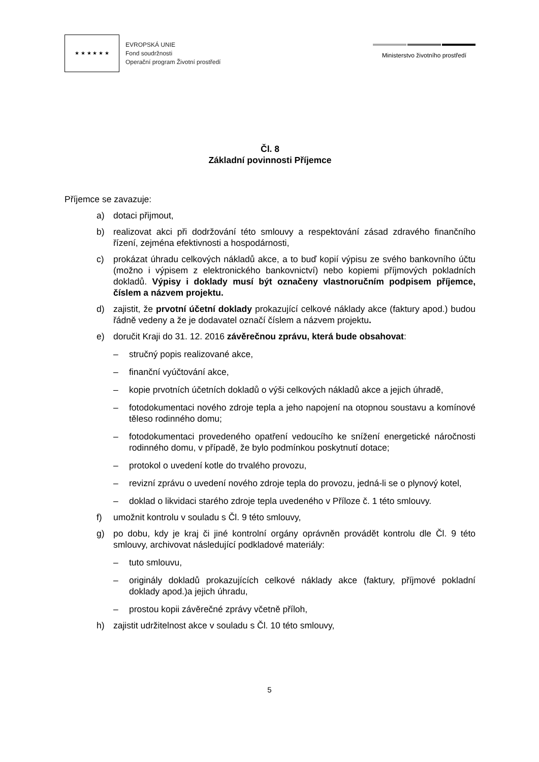★ ★ ★ ★ ★ ★
EVROPSKÁ UNIE
Fond soudržnosti
Operační program Životní prostředí
Ministerstvo životního prostředí
Čl. 8
Základní povinnosti Příjemce
Příjemce se zavazuje:
a) dotaci přijmout,
b) realizovat akci při dodržování této smlouvy a respektování zásad zdravého finančního řízení, zejména efektivnosti a hospodárnosti,
c) prokázat úhradu celkových nákladů akce, a to buď kopií výpisu ze svého bankovního účtu (možno i výpisem z elektronického bankovnictví) nebo kopiemi příjmových pokladních dokladů. Výpisy i doklady musí být označeny vlastnoručním podpisem příjemce, číslem a názvem projektu.
d) zajistit, že prvotní účetní doklady prokazující celkové náklady akce (faktury apod.) budou řádně vedeny a že je dodavatel označí číslem a názvem projektu.
e) doručit Kraji do 31. 12. 2016 závěrečnou zprávu, která bude obsahovat:
– stručný popis realizované akce,
– finanční vyúčtování akce,
– kopie prvotních účetních dokladů o výši celkových nákladů akce a jejich úhradě,
– fotodokumentaci nového zdroje tepla a jeho napojení na otopnou soustavu a komínové těleso rodinného domu;
– fotodokumentaci provedeného opatření vedoucího ke snížení energetické náročnosti rodinného domu, v případě, že bylo podmínkou poskytnutí dotace;
– protokol o uvedení kotle do trvalého provozu,
– revizní zprávu o uvedení nového zdroje tepla do provozu, jedná-li se o plynový kotel,
– doklad o likvidaci starého zdroje tepla uvedeného v Příloze č. 1 této smlouvy.
f) umožnit kontrolu v souladu s Čl. 9 této smlouvy,
g) po dobu, kdy je kraj či jiné kontrolní orgány oprávněn provádět kontrolu dle Čl. 9 této smlouvy, archivovat následující podkladové materiály:
– tuto smlouvu,
– originály dokladů prokazujících celkové náklady akce (faktury, příjmové pokladní doklady apod.)a jejich úhradu,
– prostou kopii závěrečné zprávy včetně příloh,
h) zajistit udržitelnost akce v souladu s Čl. 10 této smlouvy,
5